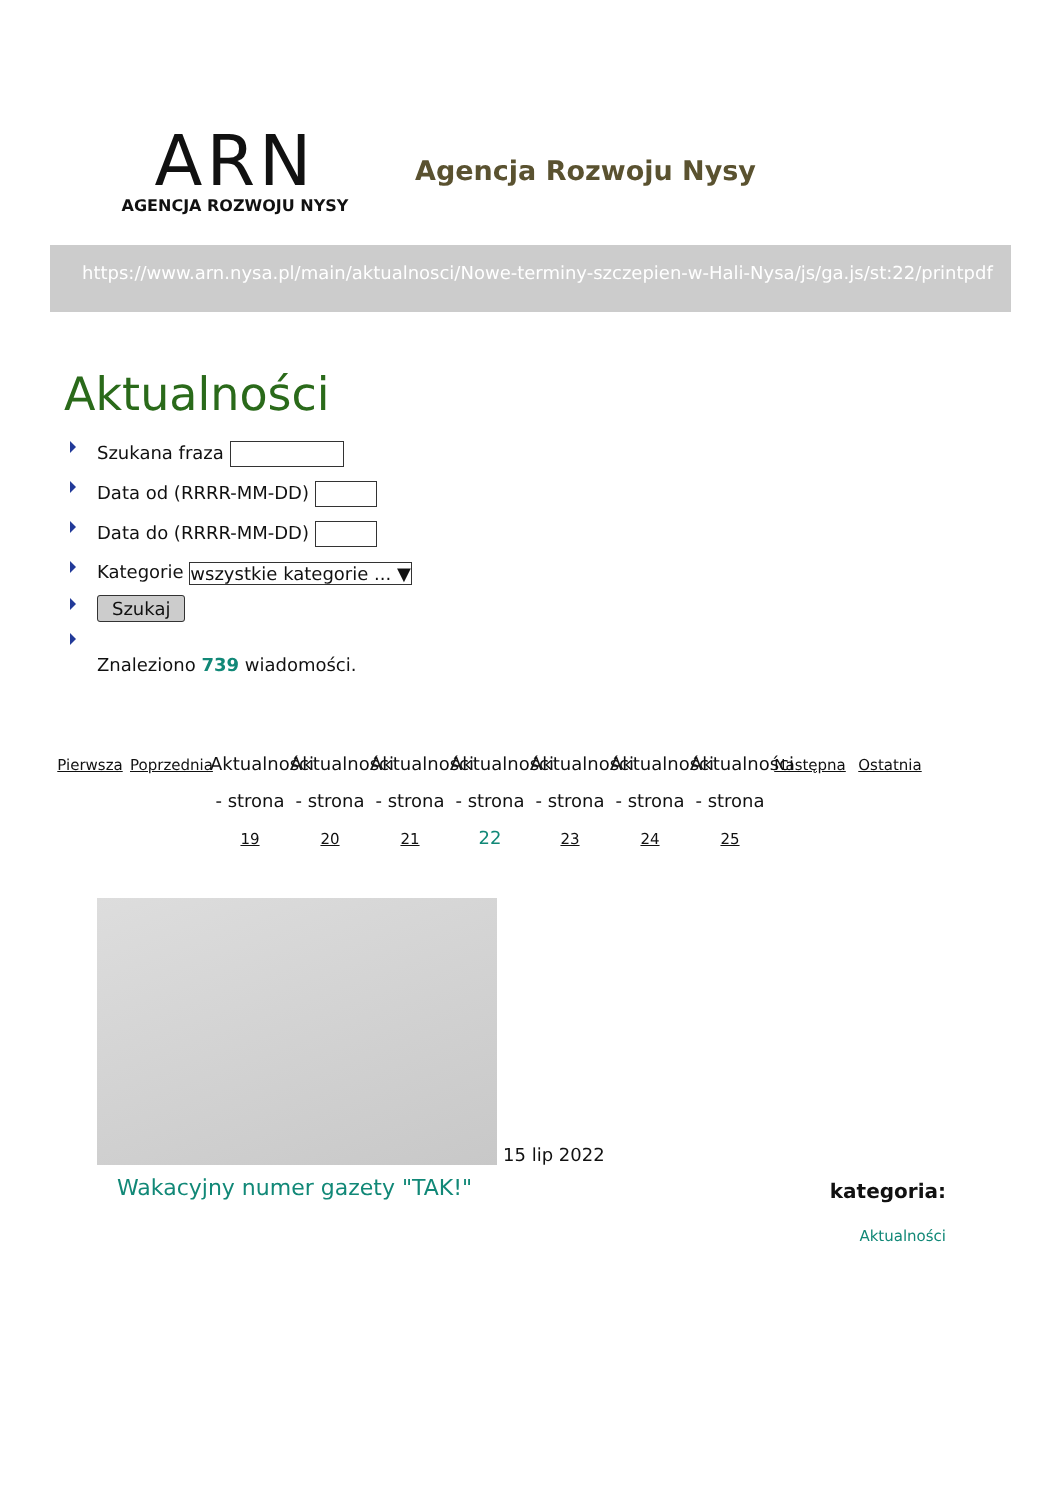ARN
AGENCJA ROZWOJU NYSY
Agencja Rozwoju Nysy
https://www.arn.nysa.pl/main/aktualnosci/Nowe-terminy-szczepien-w-Hali-Nysa/js/ga.js/st:22/printpdf
Aktualności
Szukana fraza
Data od (RRRR-MM-DD)
Data do (RRRR-MM-DD)
Kategorie wszystkie kategorie ... ▼
Szukaj
Znaleziono 739 wiadomości.
Pierwsza
Poprzednia
Aktualności - strona 19
Aktualności - strona 20
Aktualności - strona 21
Aktualności - strona 22
Aktualności - strona 23
Aktualności - strona 24
Aktualności - strona 25
Następna
Ostatnia
15 lip 2022
Wakacyjny numer gazety "TAK!"
kategoria:
Aktualności